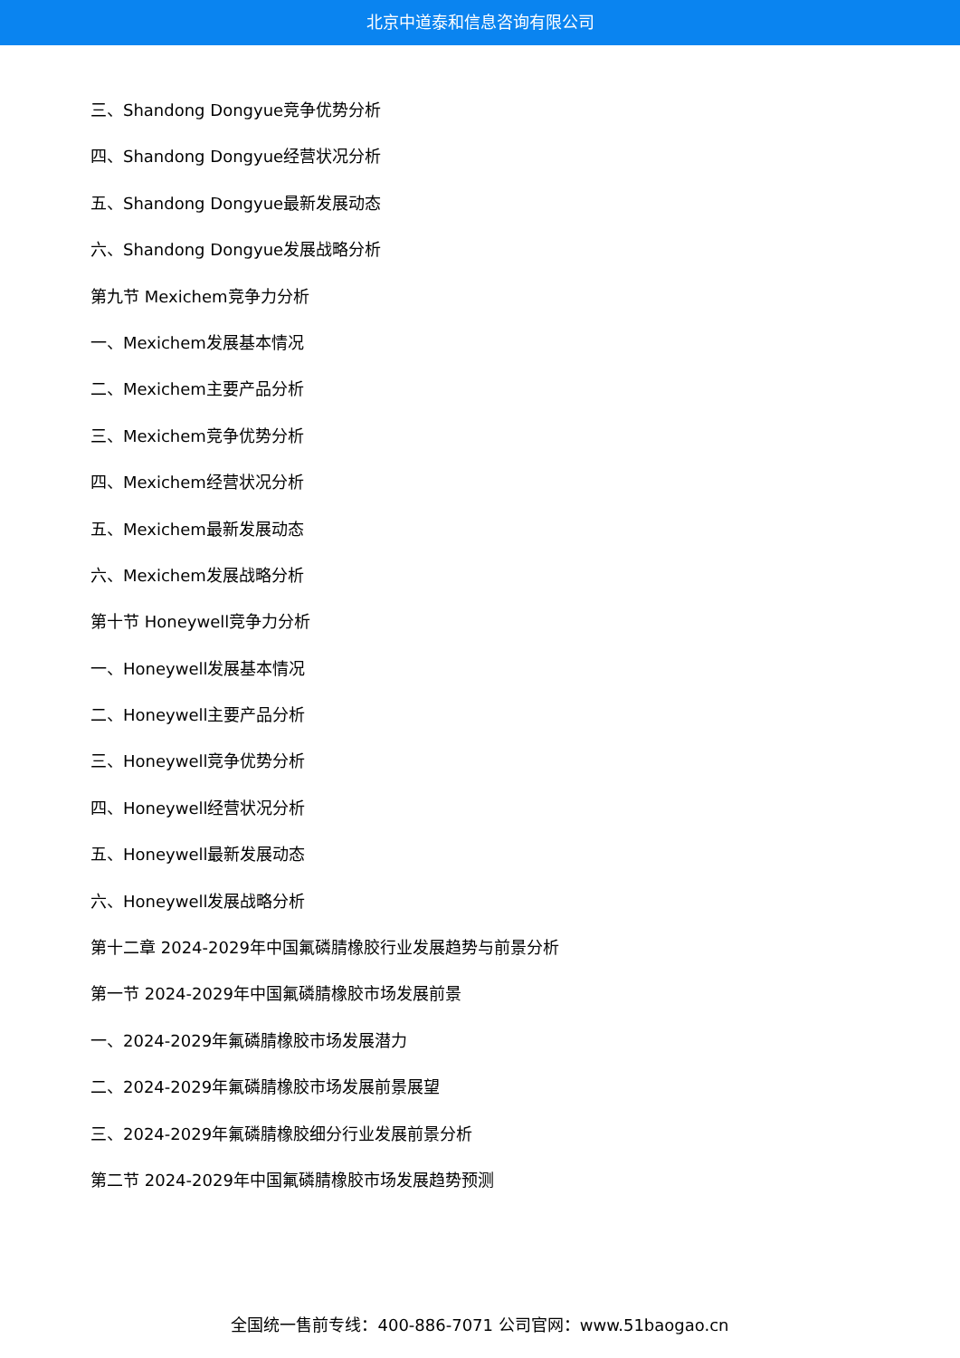北京中道泰和信息咨询有限公司
三、Shandong Dongyue竞争优势分析
四、Shandong Dongyue经营状况分析
五、Shandong Dongyue最新发展动态
六、Shandong Dongyue发展战略分析
第九节 Mexichem竞争力分析
一、Mexichem发展基本情况
二、Mexichem主要产品分析
三、Mexichem竞争优势分析
四、Mexichem经营状况分析
五、Mexichem最新发展动态
六、Mexichem发展战略分析
第十节 Honeywell竞争力分析
一、Honeywell发展基本情况
二、Honeywell主要产品分析
三、Honeywell竞争优势分析
四、Honeywell经营状况分析
五、Honeywell最新发展动态
六、Honeywell发展战略分析
第十二章 2024-2029年中国氟磷腈橡胶行业发展趋势与前景分析
第一节 2024-2029年中国氟磷腈橡胶市场发展前景
一、2024-2029年氟磷腈橡胶市场发展潜力
二、2024-2029年氟磷腈橡胶市场发展前景展望
三、2024-2029年氟磷腈橡胶细分行业发展前景分析
第二节 2024-2029年中国氟磷腈橡胶市场发展趋势预测
全国统一售前专线：400-886-7071 公司官网：www.51baogao.cn